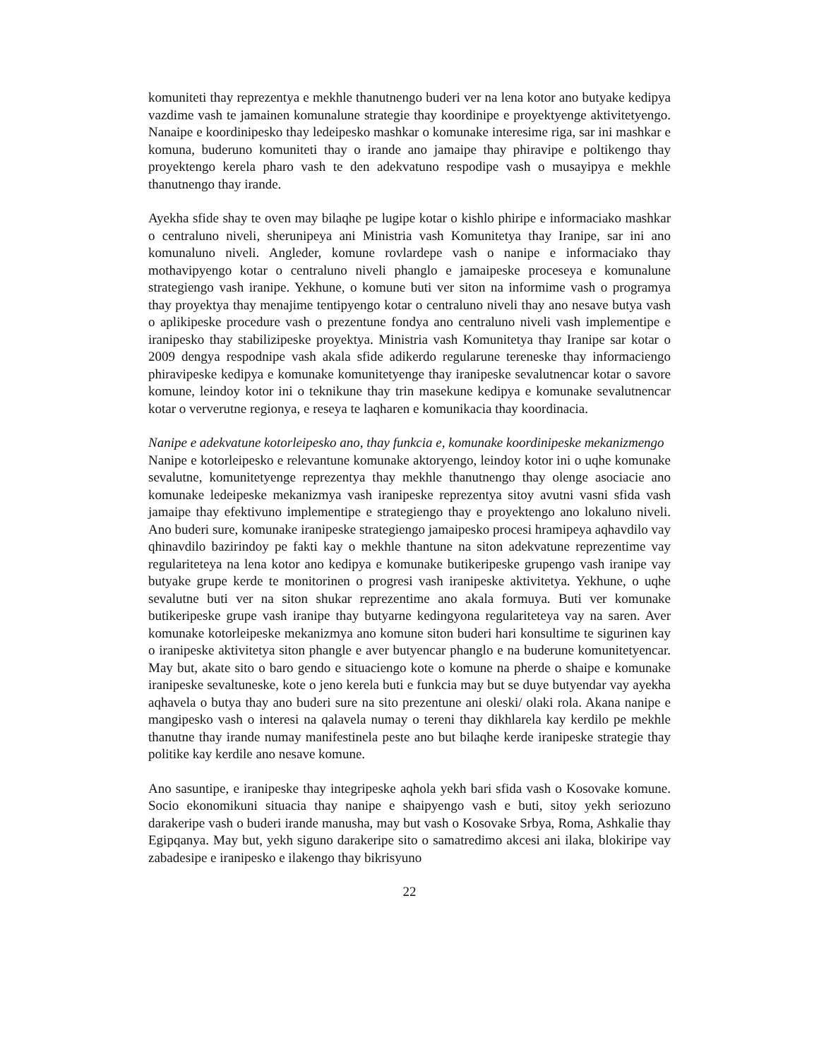komuniteti thay reprezentya e mekhle thanutnengo buderi ver na lena kotor ano butyake kedipya vazdime vash te jamainen komunalune strategie thay koordinipe e proyektyenge aktivitetyengo. Nanaipe e koordinipesko thay ledeipesko mashkar o komunake interesime riga, sar ini mashkar e komuna, buderuno komuniteti thay o irande ano jamaipe thay phiravipe e poltikengo thay proyektengo kerela pharo vash te den adekvatuno respodipe vash o musayipya e mekhle thanutnengo thay irande.
Ayekha sfide shay te oven may bilaqhe pe lugipe kotar o kishlo phiripe e informaciako mashkar o centraluno niveli, sherunipeya ani Ministria vash Komunitetya thay Iranipe, sar ini ano komunaluno niveli. Angleder, komune rovlardepe vash o nanipe e informaciako thay mothavipyengo kotar o centraluno niveli phanglo e jamaipeske proceseya e komunalune strategiengo vash iranipe. Yekhune, o komune buti ver siton na informime vash o programya thay proyektya thay menajime tentipyengo kotar o centraluno niveli thay ano nesave butya vash o aplikipeske procedure vash o prezentune fondya ano centraluno niveli vash implementipe e iranipesko thay stabilizipeske proyektya. Ministria vash Komunitetya thay Iranipe sar kotar o 2009 dengya respodnipe vash akala sfide adikerdo regularune tereneske thay informaciengo phiravipeske kedipya e komunake komunitetyenge thay iranipeske sevalutnencar kotar o savore komune, leindoy kotor ini o teknikune thay trin masekune kedipya e komunake sevalutnencar kotar o ververutne regionya, e reseya te laqharen e komunikacia thay koordinacia.
Nanipe e adekvatune kotorleipesko ano, thay funkcia e, komunake koordinipeske mekanizmengo
Nanipe e kotorleipesko e relevantune komunake aktoryengo, leindoy kotor ini o uqhe komunake sevalutne, komunitetyenge reprezentya thay mekhle thanutnengo thay olenge asociacie ano komunake ledeipeske mekanizmya vash iranipeske reprezentya sitoy avutni vasni sfida vash jamaipe thay efektivuno implementipe e strategiengo thay e proyektengo ano lokaluno niveli. Ano buderi sure, komunake iranipeske strategiengo jamaipesko procesi hramipeya aqhavdilo vay qhinavdilo bazirindoy pe fakti kay o mekhle thantune na siton adekvatune reprezentime vay regulariteteya na lena kotor ano kedipya e komunake butikeripeske grupengo vash iranipe vay butyake grupe kerde te monitorinen o progresi vash iranipeske aktivitetya. Yekhune, o uqhe sevalutne buti ver na siton shukar reprezentime ano akala formuya. Buti ver komunake butikeripeske grupe vash iranipe thay butyarne kedingyona regulariteteya vay na saren. Aver komunake kotorleipeske mekanizmya ano komune siton buderi hari konsultime te sigurinen kay o iranipeske aktivitetya siton phangle e aver butyencar phanglo e na buderune komunitetyencar. May but, akate sito o baro gendo e situaciengo kote o komune na pherde o shaipe e komunake iranipeske sevaltuneske, kote o jeno kerela buti e funkcia may but se duye butyendar vay ayekha aqhavela o butya thay ano buderi sure na sito prezentune ani oleski/ olaki rola. Akana nanipe e mangipesko vash o interesi na qalavela numay o tereni thay dikhlarela kay kerdilo pe mekhle thanutne thay irande numay manifestinela peste ano but bilaqhe kerde iranipeske strategie thay politike kay kerdile ano nesave komune.
Ano sasuntipe, e iranipeske thay integripeske aqhola yekh bari sfida vash o Kosovake komune. Socio ekonomikuni situacia thay nanipe e shaipyengo vash e buti, sitoy yekh seriozuno darakeripe vash o buderi irande manusha, may but vash o Kosovake Srbya, Roma, Ashkalie thay Egipqanya. May but, yekh siguno darakeripe sito o samatredimo akcesi ani ilaka, blokiripe vay zabadesipe e iranipesko e ilakengo thay bikrisyuno
22